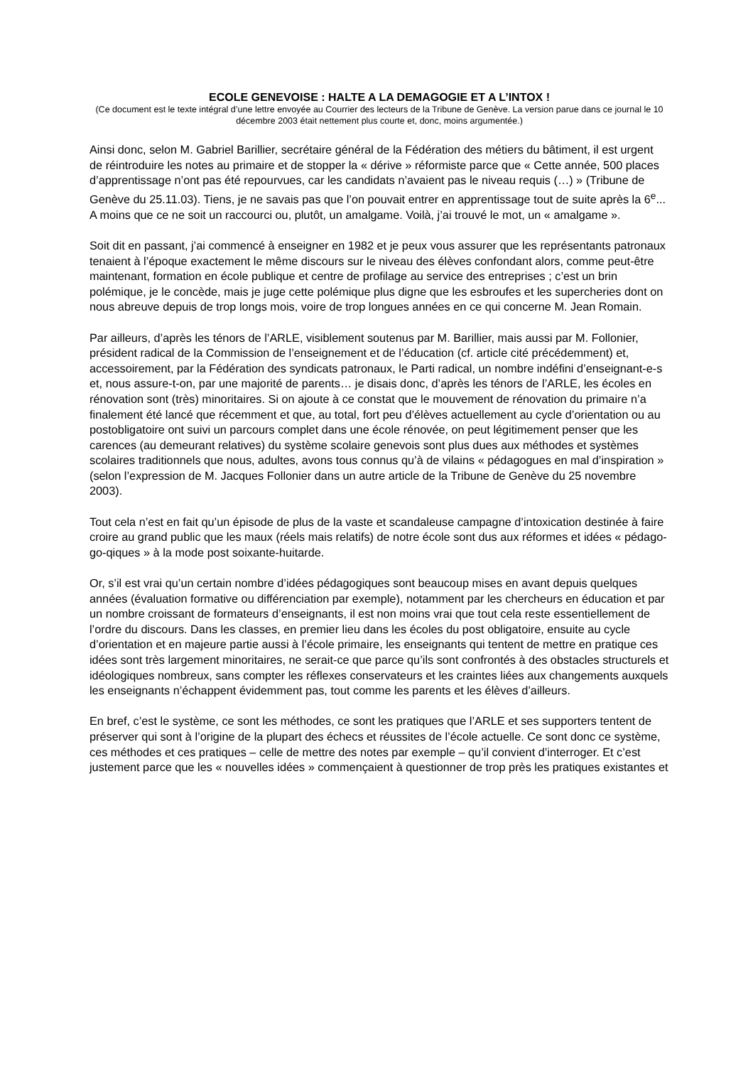ECOLE GENEVOISE : HALTE A LA DEMAGOGIE ET A L’INTOX !
(Ce document est le texte intégral d’une lettre envoyée au Courrier des lecteurs de la Tribune de Genève. La version parue dans ce journal le 10 décembre 2003 était nettement plus courte et, donc, moins argumentée.)
Ainsi donc, selon M. Gabriel Barillier, secrétaire général de la Fédération des métiers du bâtiment, il est urgent de réintroduire les notes au primaire et de stopper la « dérive » réformiste parce que « Cette année, 500 places d’apprentissage n’ont pas été repourvues, car les candidats n’avaient pas le niveau requis (…) » (Tribune de Genève du 25.11.03). Tiens, je ne savais pas que l’on pouvait entrer en apprentissage tout de suite après la 6<sup>e</sup>... A moins que ce ne soit un raccourci ou, plutôt, un amalgame. Voilà, j’ai trouvé le mot, un « amalgame ».
Soit dit en passant, j’ai commencé à enseigner en 1982 et je peux vous assurer que les représentants patronaux tenaient à l’époque exactement le même discours sur le niveau des élèves confondant alors, comme peut-être maintenant, formation en école publique et centre de profilage au service des entreprises ; c’est un brin polémique, je le concède, mais je juge cette polémique plus digne que les esbroufes et les supercheries dont on nous abreuve depuis de trop longs mois, voire de trop longues années en ce qui concerne M. Jean Romain.
Par ailleurs, d’après les ténors de l’ARLE, visiblement soutenus par M. Barillier, mais aussi par M. Follonier, président radical de la Commission de l’enseignement et de l’éducation (cf. article cité précédemment) et, accessoirement, par la Fédération des syndicats patronaux, le Parti radical, un nombre indéfini d’enseignant-e-s et, nous assure-t-on, par une majorité de parents… je disais donc, d’après les ténors de l’ARLE, les écoles en rénovation sont (très) minoritaires. Si on ajoute à ce constat que le mouvement de rénovation du primaire n’a finalement été lancé que récemment et que, au total, fort peu d’élèves actuellement au cycle d’orientation ou au postobligatoire ont suivi un parcours complet dans une école rénovée, on peut légitimement penser que les carences (au demeurant relatives) du système scolaire genevois sont plus dues aux méthodes et systèmes scolaires traditionnels que nous, adultes, avons tous connus qu’à de vilains « pédagogues en mal d’inspiration » (selon l’expression de M. Jacques Follonier dans un autre article de la Tribune de Genève du 25 novembre 2003).
Tout cela n’est en fait qu’un épisode de plus de la vaste et scandaleuse campagne d’intoxication destinée à faire croire au grand public que les maux (réels mais relatifs) de notre école sont dus aux réformes et idées « pédago-go-qiques » à la mode post soixante-huitarde.
Or, s’il est vrai qu’un certain nombre d’idées pédagogiques sont beaucoup mises en avant depuis quelques années (évaluation formative ou différenciation par exemple), notamment par les chercheurs en éducation et par un nombre croissant de formateurs d’enseignants, il est non moins vrai que tout cela reste essentiellement de l’ordre du discours. Dans les classes, en premier lieu dans les écoles du post obligatoire, ensuite au cycle d’orientation et en majeure partie aussi à l’école primaire, les enseignants qui tentent de mettre en pratique ces idées sont très largement minoritaires, ne serait-ce que parce qu’ils sont confrontés à des obstacles structurels et idéologiques nombreux, sans compter les réflexes conservateurs et les craintes liées aux changements auxquels les enseignants n’échappent évidemment pas, tout comme les parents et les élèves d’ailleurs.
En bref, c’est le système, ce sont les méthodes, ce sont les pratiques que l’ARLE et ses supporters tentent de préserver qui sont à l’origine de la plupart des échecs et réussites de l’école actuelle. Ce sont donc ce système, ces méthodes et ces pratiques – celle de mettre des notes par exemple – qu’il convient d’interroger. Et c’est justement parce que les « nouvelles idées » commençaient à questionner de trop près les pratiques existantes et